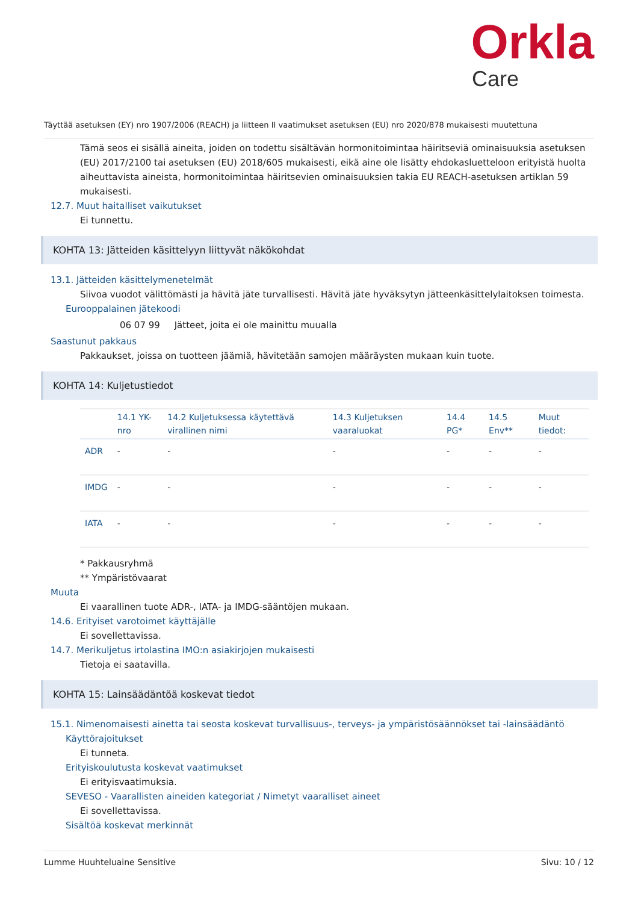Orkla
Care
Täyttää asetuksen (EY) nro 1907/2006 (REACH) ja liitteen II vaatimukset asetuksen (EU) nro 2020/878 mukaisesti muutettuna
Tämä seos ei sisällä aineita, joiden on todettu sisältävän hormonitoimintaa häiritseviä ominaisuuksia asetuksen (EU) 2017/2100 tai asetuksen (EU) 2018/605 mukaisesti, eikä aine ole lisätty ehdokasluetteloon erityistä huolta aiheuttavista aineista, hormonitoimintaa häiritsevien ominaisuuksien takia EU REACH-asetuksen artiklan 59 mukaisesti.
12.7. Muut haitalliset vaikutukset
Ei tunnettu.
KOHTA 13: Jätteiden käsittelyyn liittyvät näkökohdat
13.1. Jätteiden käsittelymenetelmät
Siivoa vuodot välittömästi ja hävitä jäte turvallisesti. Hävitä jäte hyväksytyn jätteenkäsittelylaitoksen toimesta.
Eurooppalainen jätekoodi
06 07 99 Jätteet, joita ei ole mainittu muualla
Saastunut pakkaus
Pakkaukset, joissa on tuotteen jäämiä, hävitetään samojen määräysten mukaan kuin tuote.
KOHTA 14: Kuljetustiedot
| | 14.1 YK-nro | 14.2 Kuljetuksessa käytettävä virallinen nimi | 14.3 Kuljetuksen vaaraluokat | 14.4 PG* | 14.5 Env** | Muut tiedot: |
| --- | --- | --- | --- | --- | --- | --- |
| ADR | - | - | - | - | - | - |
| IMDG | - | - | - | - | - | - |
| IATA | - | - | - | - | - | - |
* Pakkausryhmä
** Ympäristövaarat
Muuta
Ei vaarallinen tuote ADR-, IATA- ja IMDG-sääntöjen mukaan.
14.6. Erityiset varotoimet käyttäjälle
Ei sovellettavissa.
14.7. Merikuljetus irtolastina IMO:n asiakirjojen mukaisesti
Tietoja ei saatavilla.
KOHTA 15: Lainsäädäntöä koskevat tiedot
15.1. Nimenomaisesti ainetta tai seosta koskevat turvallisuus-, terveys- ja ympäristösäännökset tai -lainsäädäntö
Käyttörajoitukset
Ei tunneta.
Erityiskoulutusta koskevat vaatimukset
Ei erityisvaatimuksia.
SEVESO - Vaarallisten aineiden kategoriat / Nimetyt vaaralliset aineet
Ei sovellettavissa.
Sisältöä koskevat merkinnät
Lumme Huuhteluaine Sensitive Sivu: 10 / 12